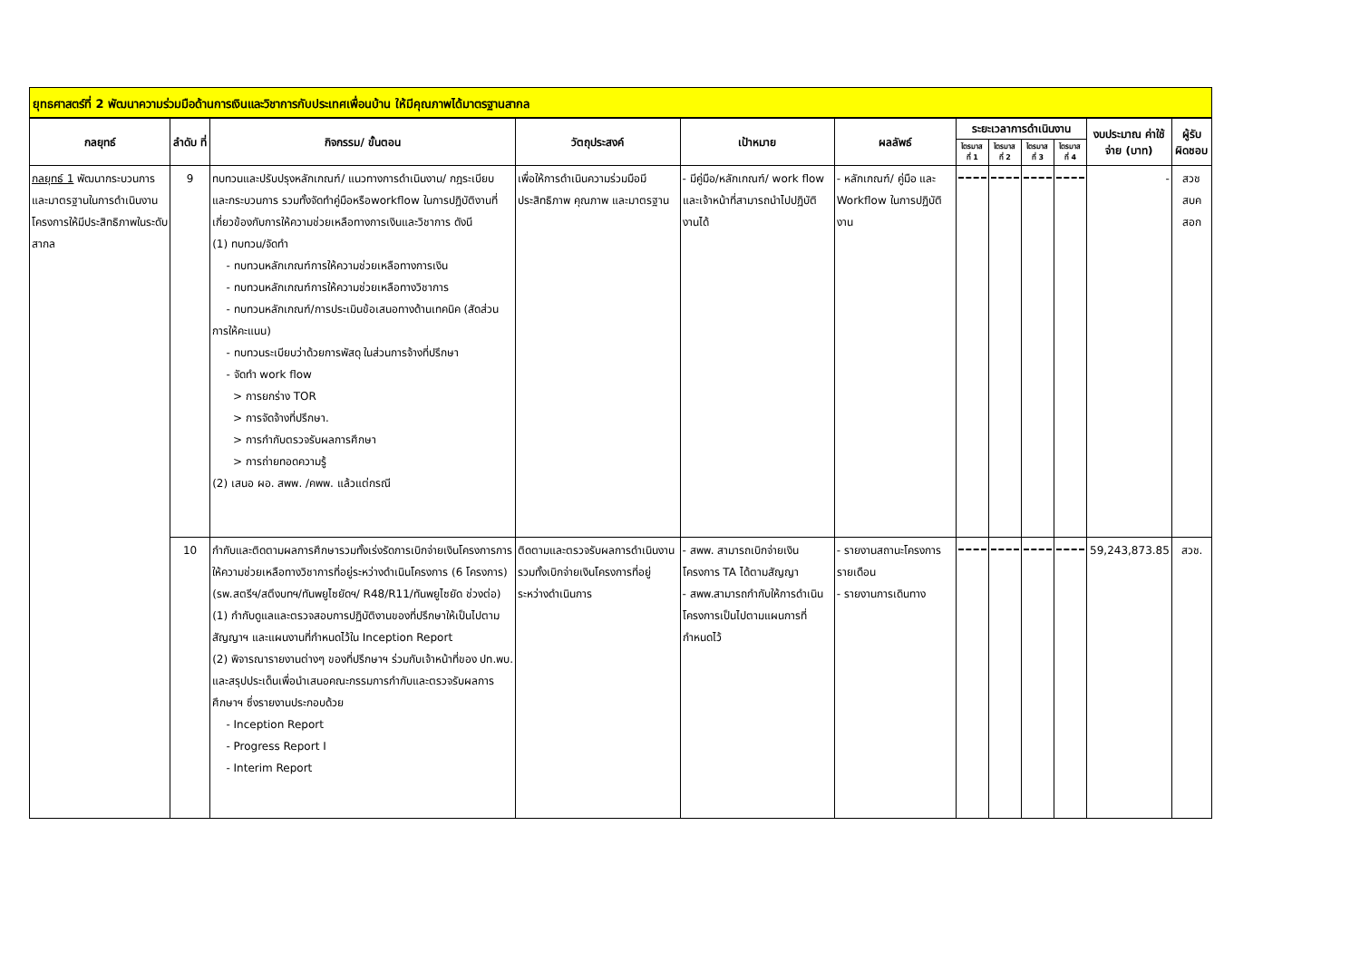ยุทธศาสตร์ที่ 2 พัฒนาความร่วมมือด้านการเงินและวิชาการกับประเทศเพื่อนบ้าน ให้มีคุณภาพได้มาตรฐานสากล
| กลยุทธ์ | ลำดับ ที่ | กิจกรรม/ ขั้นตอน | วัตถุประสงค์ | เป้าหมาย | ผลลัพธ์ | ระยะเวลาการดำเนินงาน | | | | งบประมาณ ค่าใช้จ่าย (บาท) | ผู้รับ ผิดชอบ |
| --- | --- | --- | --- | --- | --- | --- | --- | --- | --- | --- | --- |
| | | | | | | ไตรมาส ที่ 1 | ไตรมาส ที่ 2 | ไตรมาส ที่ 3 | ไตรมาส ที่ 4 | | |
| กลยุทธ์ 1 พัฒนากระบวนการและมาตรฐานในการดำเนินงานโครงการให้มีประสิทธิภาพในระดับสากล | 9 | ทบทวนและปรับปรุงหลักเกณฑ์/ แนวทางการดำเนินงาน/ กฎระเบียบ และกระบวนการ รวมทั้งจัดทำคู่มือหรือworkflow ในการปฏิบัติงานที่เกี่ยวข้องกับการให้ความช่วยเหลือทางการเงินและวิชาการ ดังนี (1) ทบทวน/จัดทำ - ทบทวนหลักเกณฑ์การให้ความช่วยเหลือทางการเงิน - ทบทวนหลักเกณฑ์การให้ความช่วยเหลือทางวิชาการ - ทบทวนหลักเกณฑ์/การประเมินข้อเสนอทางด้านเทคนิค (สัดส่วนการให้คะแนน) - ทบทวนระเบียบว่าด้วยการพัสดุ ในส่วนการจ้างที่ปรึกษา - จัดทำ work flow > การยกร่าง TOR > การจัดจ้างที่ปรึกษา. > การกำกับตรวจรับผลการศึกษา > การถ่ายทอดความรู้ (2) เสนอ ผอ. สพพ. /คพพ. แล้วแต่กรณี | เพื่อให้การดำเนินความร่วมมือมีประสิทธิภาพ คุณภาพ และมาตรฐาน | - มีคู่มือ/หลักเกณฑ์/ work flow และเจ้าหน้าที่สามารถนำไปปฏิบัติงานได้ | - หลักเกณฑ์/ คู่มือ และ Workflow ในการปฏิบัติงาน | | | | | - | สวช สบค สอก |
| | 10 | กำกับและติดตามผลการศึกษารวมทั้งเร่งรัดการเบิกจ่ายเงินโครงการการให้ความช่วยเหลือทางวิชาการที่อยู่ระหว่างดำเนินโครงการ (6 โครงการ) (รพ.สตรีฯ/สตึงบทฯ/ทันพยูไซยัดฯ/ R48/R11/ทันพยูไซยัด ช่วงต่อ) (1) กำกับดูแลและตรวจสอบการปฏิบัติงานของที่ปรึกษาให้เป็นไปตามสัญญาฯ และแผนงานที่กำหนดไว้ใน Inception Report (2) พิจารณารายงานต่างๆ ของที่ปรึกษาฯ ร่วมกับเจ้าหน้าที่ของ ปท.พบ. และสรุปประเด็นเพื่อนำเสนอคณะกรรมการกำกับและตรวจรับผลการศึกษาฯ ซึ่งรายงานประกอบด้วย - Inception Report - Progress Report I - Interim Report | ติดตามและตรวจรับผลการดำเนินงานรวมทั้งเบิกจ่ายเงินโครงการที่อยู่ระหว่างดำเนินการ | - สพพ. สามารถเบิกจ่ายเงินโครงการ TA ได้ตามสัญญา - สพพ.สามารถกำกับให้การดำเนินโครงการเป็นไปตามแผนการที่กำหนดไว้ | - รายงานสถานะโครงการรายเดือน - รายงานการเดินทาง | | | | | 59,243,873.85 | สวช. |